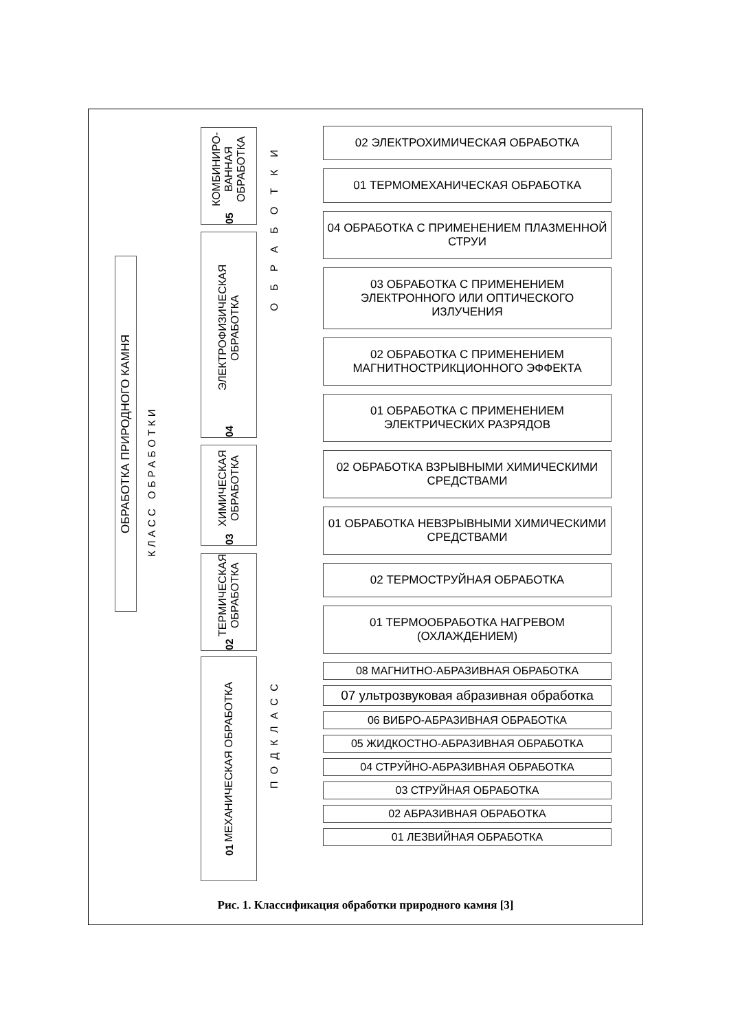ОБРАБОТКА ПРИРОДНОГО КАМНЯ
КЛАСС ОБРАБОТКИ
05 КОМБИНИРО-ВАННАЯ ОБРАБОТКА
04 ЭЛЕКТРОФИЗИЧЕСКАЯ ОБРАБОТКА
03 ХИМИЧЕСКАЯ ОБРАБОТКА
02 ТЕРМИЧЕСКАЯ ОБРАБОТКА
01 МЕХАНИЧЕСКАЯ ОБРАБОТКА
ОБРАБОТКИ
ПОДКЛАСС
02 ЭЛЕКТРОХИМИЧЕСКАЯ ОБРАБОТКА
01 ТЕРМОМЕХАНИЧЕСКАЯ ОБРАБОТКА
04 ОБРАБОТКА С ПРИМЕНЕНИЕМ ПЛАЗМЕННОЙ СТРУИ
03 ОБРАБОТКА С ПРИМЕНЕНИЕМ ЭЛЕКТРОННОГО ИЛИ ОПТИЧЕСКОГО ИЗЛУЧЕНИЯ
02 ОБРАБОТКА С ПРИМЕНЕНИЕМ МАГНИТНОСТРИКЦИОННОГО ЭФФЕКТА
01 ОБРАБОТКА С ПРИМЕНЕНИЕМ ЭЛЕКТРИЧЕСКИХ РАЗРЯДОВ
02 ОБРАБОТКА ВЗРЫВНЫМИ ХИМИЧЕСКИМИ СРЕДСТВАМИ
01 ОБРАБОТКА НЕВЗРЫВНЫМИ ХИМИЧЕСКИМИ СРЕДСТВАМИ
02 ТЕРМОСТРУЙНАЯ ОБРАБОТКА
01 ТЕРМООБРАБОТКА НАГРЕВОМ (ОХЛАЖДЕНИЕМ)
08 МАГНИТНО-АБРАЗИВНАЯ ОБРАБОТКА
07 ультрозвуковая абразивная обработка
06 ВИБРО-АБРАЗИВНАЯ ОБРАБОТКА
05 ЖИДКОСТНО-АБРАЗИВНАЯ ОБРАБОТКА
04 СТРУЙНО-АБРАЗИВНАЯ ОБРАБОТКА
03 СТРУЙНАЯ ОБРАБОТКА
02 АБРАЗИВНАЯ ОБРАБОТКА
01 ЛЕЗВИЙНАЯ ОБРАБОТКА
Рис. 1. Классификация обработки природного камня [3]